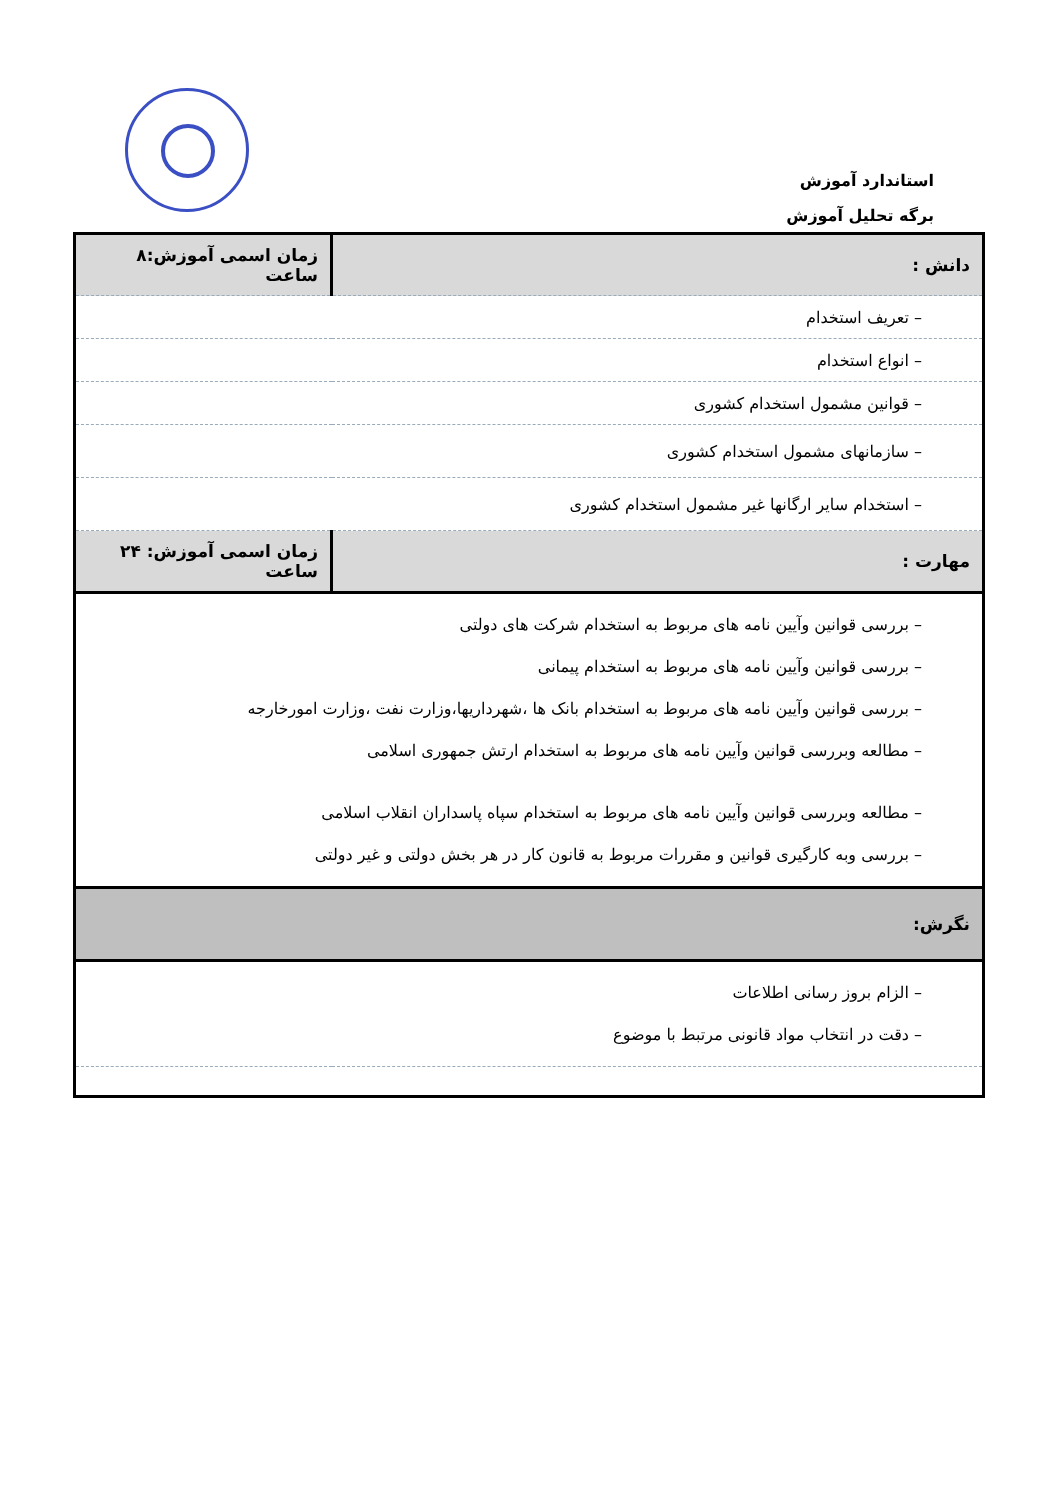استاندارد آموزش
برگه تحلیل آموزش
| دانش : | زمان اسمی آموزش:۸ ساعت |
| – تعریف استخدام | |
| – انواع استخدام | |
| – قوانین مشمول استخدام کشوری | |
| – سازمانهای مشمول استخدام کشوری | |
| – استخدام سایر ارگانها غیر مشمول استخدام کشوری | |
| مهارت : | زمان اسمی آموزش: ۲۴ ساعت |
| – بررسی قوانین وآیین نامه های مربوط به استخدام شرکت های دولتی – بررسی قوانین وآیین نامه های مربوط به استخدام پیمانی – بررسی قوانین وآیین نامه های مربوط به استخدام بانک ها ،شهرداریها،وزارت نفت ،وزارت امورخارجه – مطالعه وبررسی قوانین وآیین نامه های مربوط به استخدام ارتش جمهوری اسلامی | |
| – مطالعه وبررسی قوانین وآیین نامه های مربوط به استخدام سپاه پاسداران انقلاب اسلامی – بررسی وبه کارگیری قوانین و مقررات مربوط به قانون کار در هر بخش دولتی و غیر دولتی | |
| نگرش: | |
| – الزام بروز رسانی اطلاعات – دقت در انتخاب مواد قانونی مرتبط با موضوع | |